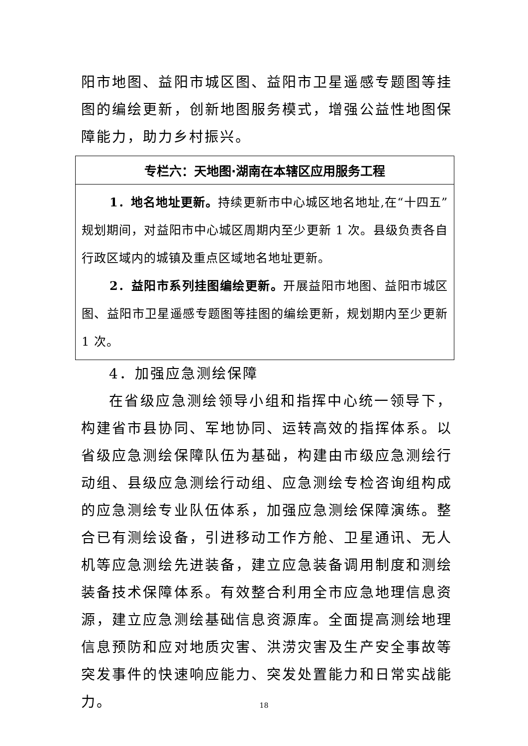阳市地图、益阳市城区图、益阳市卫星遥感专题图等挂图的编绘更新，创新地图服务模式，增强公益性地图保障能力，助力乡村振兴。
| 专栏六：天地图·湖南在本辖区应用服务工程 |
| --- |
| 1．地名地址更新。 持续更新市中心城区地名地址,在“十四五”规划期间，对益阳市中心城区周期内至少更新 1 次。县级负责各自行政区域内的城镇及重点区域地名地址更新。 2．益阳市系列挂图编绘更新。 开展益阳市地图、益阳市城区图、益阳市卫星遥感专题图等挂图的编绘更新，规划期内至少更新 1 次。 |
4．加强应急测绘保障
在省级应急测绘领导小组和指挥中心统一领导下，构建省市县协同、军地协同、运转高效的指挥体系。以省级应急测绘保障队伍为基础，构建由市级应急测绘行动组、县级应急测绘行动组、应急测绘专检咨询组构成的应急测绘专业队伍体系，加强应急测绘保障演练。整合已有测绘设备，引进移动工作方舱、卫星通讯、无人机等应急测绘先进装备，建立应急装备调用制度和测绘装备技术保障体系。有效整合利用全市应急地理信息资源，建立应急测绘基础信息资源库。全面提高测绘地理信息预防和应对地质灾害、洪涝灾害及生产安全事故等突发事件的快速响应能力、突发处置能力和日常实战能力。
18